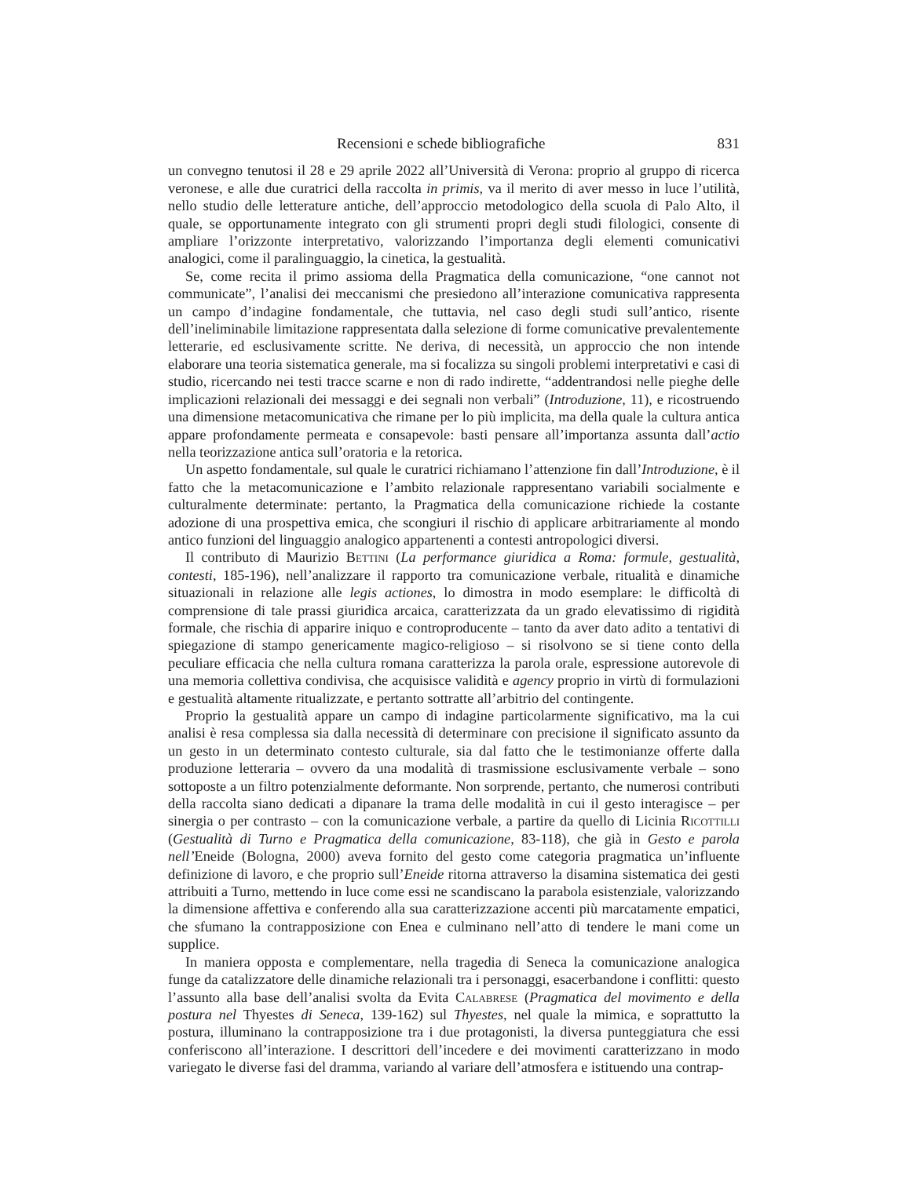Recensioni e schede bibliografiche 831
un convegno tenutosi il 28 e 29 aprile 2022 all’Università di Verona: proprio al gruppo di ricerca veronese, e alle due curatrici della raccolta in primis, va il merito di aver messo in luce l’utilità, nello studio delle letterature antiche, dell’approccio metodologico della scuola di Palo Alto, il quale, se opportunamente integrato con gli strumenti propri degli studi filologici, consente di ampliare l’orizzonte interpretativo, valorizzando l’importanza degli elementi comunicativi analogici, come il paralinguaggio, la cinetica, la gestualità.
Se, come recita il primo assioma della Pragmatica della comunicazione, “one cannot not communicate”, l’analisi dei meccanismi che presiedono all’interazione comunicativa rappresenta un campo d’indagine fondamentale, che tuttavia, nel caso degli studi sull’antico, risente dell’ineliminabile limitazione rappresentata dalla selezione di forme comunicative prevalentemente letterarie, ed esclusivamente scritte. Ne deriva, di necessità, un approccio che non intende elaborare una teoria sistematica generale, ma si focalizza su singoli problemi interpretativi e casi di studio, ricercando nei testi tracce scarne e non di rado indirette, “addentrandosi nelle pieghe delle implicazioni relazionali dei messaggi e dei segnali non verbali” (Introduzione, 11), e ricostruendo una dimensione metacomunicativa che rimane per lo più implicita, ma della quale la cultura antica appare profondamente permeata e consapevole: basti pensare all’importanza assunta dall’actio nella teorizzazione antica sull’oratoria e la retorica.
Un aspetto fondamentale, sul quale le curatrici richiamano l’attenzione fin dall’Introduzione, è il fatto che la metacomunicazione e l’ambito relazionale rappresentano variabili socialmente e culturalmente determinate: pertanto, la Pragmatica della comunicazione richiede la costante adozione di una prospettiva emica, che scongiuri il rischio di applicare arbitrariamente al mondo antico funzioni del linguaggio analogico appartenenti a contesti antropologici diversi.
Il contributo di Maurizio Bettini (La performance giuridica a Roma: formule, gestualità, contesti, 185-196), nell’analizzare il rapporto tra comunicazione verbale, ritualità e dinamiche situazionali in relazione alle legis actiones, lo dimostra in modo esemplare: le difficoltà di comprensione di tale prassi giuridica arcaica, caratterizzata da un grado elevatissimo di rigidità formale, che rischia di apparire iniquo e controproducente – tanto da aver dato adito a tentativi di spiegazione di stampo genericamente magico-religioso – si risolvono se si tiene conto della peculiare efficacia che nella cultura romana caratterizza la parola orale, espressione autorevole di una memoria collettiva condivisa, che acquisisce validità e agency proprio in virtù di formulazioni e gestualità altamente ritualizzate, e pertanto sottratte all’arbitrio del contingente.
Proprio la gestualità appare un campo di indagine particolarmente significativo, ma la cui analisi è resa complessa sia dalla necessità di determinare con precisione il significato assunto da un gesto in un determinato contesto culturale, sia dal fatto che le testimonianze offerte dalla produzione letteraria – ovvero da una modalità di trasmissione esclusivamente verbale – sono sottoposte a un filtro potenzialmente deformante. Non sorprende, pertanto, che numerosi contributi della raccolta siano dedicati a dipanare la trama delle modalità in cui il gesto interagisce – per sinergia o per contrasto – con la comunicazione verbale, a partire da quello di Licinia Ricottilli (Gestualità di Turno e Pragmatica della comunicazione, 83-118), che già in Gesto e parola nell’Eneide (Bologna, 2000) aveva fornito del gesto come categoria pragmatica un’influente definizione di lavoro, e che proprio sull’Eneide ritorna attraverso la disamina sistematica dei gesti attribuiti a Turno, mettendo in luce come essi ne scandiscano la parabola esistenziale, valorizzando la dimensione affettiva e conferendo alla sua caratterizzazione accenti più marcatamente empatici, che sfumano la contrapposizione con Enea e culminano nell’atto di tendere le mani come un supplice.
In maniera opposta e complementare, nella tragedia di Seneca la comunicazione analogica funge da catalizzatore delle dinamiche relazionali tra i personaggi, esacerbandone i conflitti: questo l’assunto alla base dell’analisi svolta da Evita Calabrese (Pragmatica del movimento e della postura nel Thyestes di Seneca, 139-162) sul Thyestes, nel quale la mimica, e soprattutto la postura, illuminano la contrapposizione tra i due protagonisti, la diversa punteggiatura che essi conferiscono all’interazione. I descrittori dell’incedere e dei movimenti caratterizzano in modo variegato le diverse fasi del dramma, variando al variare dell’atmosfera e istituendo una contrap-